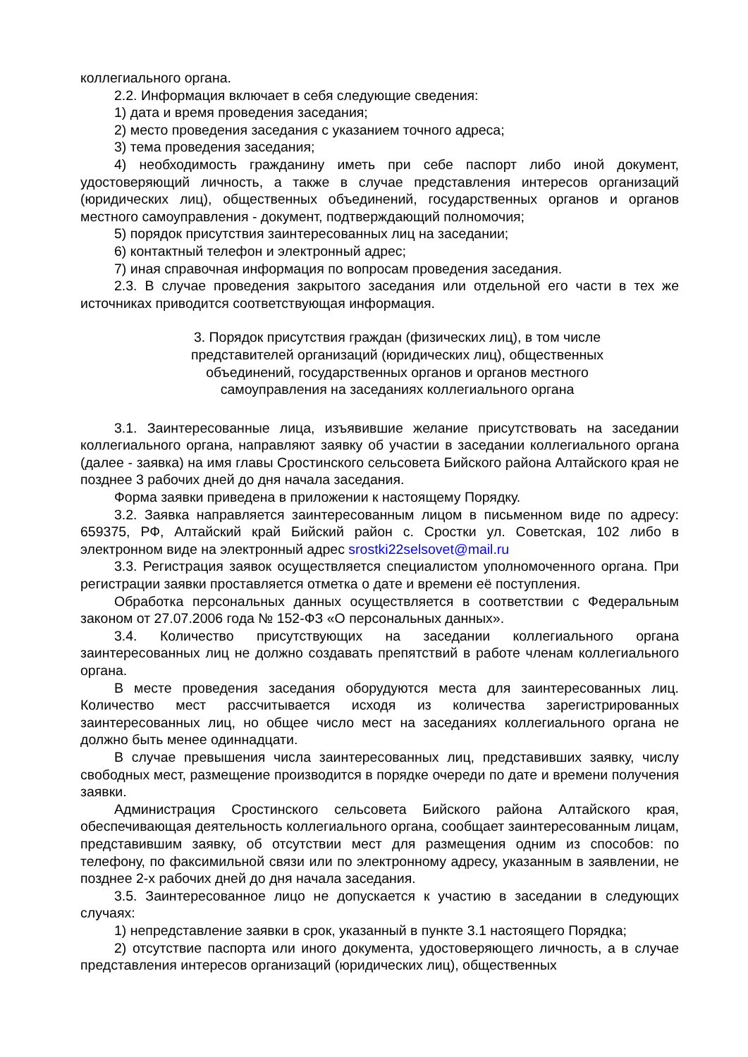коллегиального органа.
2.2. Информация включает в себя следующие сведения:
1) дата и время проведения заседания;
2) место проведения заседания с указанием точного адреса;
3) тема проведения заседания;
4) необходимость гражданину иметь при себе паспорт либо иной документ, удостоверяющий личность, а также в случае представления интересов организаций (юридических лиц), общественных объединений, государственных органов и органов местного самоуправления - документ, подтверждающий полномочия;
5) порядок присутствия заинтересованных лиц на заседании;
6) контактный телефон и электронный адрес;
7) иная справочная информация по вопросам проведения заседания.
2.3. В случае проведения закрытого заседания или отдельной его части в тех же источниках приводится соответствующая информация.
3. Порядок присутствия граждан (физических лиц), в том числе представителей организаций (юридических лиц), общественных объединений, государственных органов и органов местного самоуправления на заседаниях коллегиального органа
3.1. Заинтересованные лица, изъявившие желание присутствовать на заседании коллегиального органа, направляют заявку об участии в заседании коллегиального органа (далее - заявка) на имя главы Сростинского сельсовета Бийского района Алтайского края не позднее 3 рабочих дней до дня начала заседания.
Форма заявки приведена в приложении к настоящему Порядку.
3.2. Заявка направляется заинтересованным лицом в письменном виде по адресу: 659375, РФ, Алтайский край Бийский район с. Сростки ул. Советская, 102 либо в электронном виде на электронный адрес srostki22selsovet@mail.ru
3.3. Регистрация заявок осуществляется специалистом уполномоченного органа. При регистрации заявки проставляется отметка о дате и времени её поступления.
Обработка персональных данных осуществляется в соответствии с Федеральным законом от 27.07.2006 года № 152-ФЗ «О персональных данных».
3.4. Количество присутствующих на заседании коллегиального органа заинтересованных лиц не должно создавать препятствий в работе членам коллегиального органа.
В месте проведения заседания оборудуются места для заинтересованных лиц. Количество мест рассчитывается исходя из количества зарегистрированных заинтересованных лиц, но общее число мест на заседаниях коллегиального органа не должно быть менее одиннадцати.
В случае превышения числа заинтересованных лиц, представивших заявку, числу свободных мест, размещение производится в порядке очереди по дате и времени получения заявки.
Администрация Сростинского сельсовета Бийского района Алтайского края, обеспечивающая деятельность коллегиального органа, сообщает заинтересованным лицам, представившим заявку, об отсутствии мест для размещения одним из способов: по телефону, по факсимильной связи или по электронному адресу, указанным в заявлении, не позднее 2-х рабочих дней до дня начала заседания.
3.5. Заинтересованное лицо не допускается к участию в заседании в следующих случаях:
1) непредставление заявки в срок, указанный в пункте 3.1 настоящего Порядка;
2) отсутствие паспорта или иного документа, удостоверяющего личность, а в случае представления интересов организаций (юридических лиц), общественных